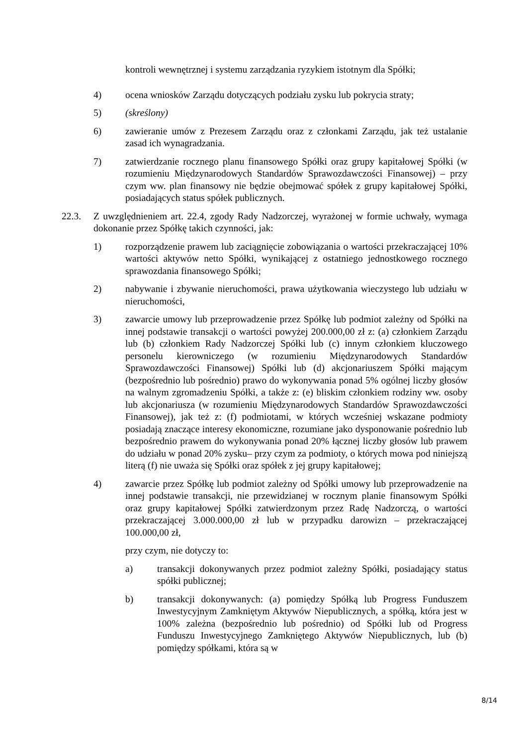kontroli wewnętrznej i systemu zarządzania ryzykiem istotnym dla Spółki;
4) ocena wniosków Zarządu dotyczących podziału zysku lub pokrycia straty;
5) (skreślony)
6) zawieranie umów z Prezesem Zarządu oraz z członkami Zarządu, jak też ustalanie zasad ich wynagradzania.
7) zatwierdzanie rocznego planu finansowego Spółki oraz grupy kapitałowej Spółki (w rozumieniu Międzynarodowych Standardów Sprawozdawczości Finansowej) – przy czym ww. plan finansowy nie będzie obejmować spółek z grupy kapitałowej Spółki, posiadających status spółek publicznych.
22.3. Z uwzględnieniem art. 22.4, zgody Rady Nadzorczej, wyrażonej w formie uchwały, wymaga dokonanie przez Spółkę takich czynności, jak:
1) rozporządzenie prawem lub zaciągnięcie zobowiązania o wartości przekraczającej 10% wartości aktywów netto Spółki, wynikającej z ostatniego jednostkowego rocznego sprawozdania finansowego Spółki;
2) nabywanie i zbywanie nieruchomości, prawa użytkowania wieczystego lub udziału w nieruchomości,
3) zawarcie umowy lub przeprowadzenie przez Spółkę lub podmiot zależny od Spółki na innej podstawie transakcji o wartości powyżej 200.000,00 zł z: (a) członkiem Zarządu lub (b) członkiem Rady Nadzorczej Spółki lub (c) innym członkiem kluczowego personelu kierowniczego (w rozumieniu Międzynarodowych Standardów Sprawozdawczości Finansowej) Spółki lub (d) akcjonariuszem Spółki mającym (bezpośrednio lub pośrednio) prawo do wykonywania ponad 5% ogólnej liczby głosów na walnym zgromadzeniu Spółki, a także z: (e) bliskim członkiem rodziny ww. osoby lub akcjonariusza (w rozumieniu Międzynarodowych Standardów Sprawozdawczości Finansowej), jak też z: (f) podmiotami, w których wcześniej wskazane podmioty posiadają znaczące interesy ekonomiczne, rozumiane jako dysponowanie pośrednio lub bezpośrednio prawem do wykonywania ponad 20% łącznej liczby głosów lub prawem do udziału w ponad 20% zysku– przy czym za podmioty, o których mowa pod niniejszą literą (f) nie uważa się Spółki oraz spółek z jej grupy kapitałowej;
4) zawarcie przez Spółkę lub podmiot zależny od Spółki umowy lub przeprowadzenie na innej podstawie transakcji, nie przewidzianej w rocznym planie finansowym Spółki oraz grupy kapitałowej Spółki zatwierdzonym przez Radę Nadzorczą, o wartości przekraczającej 3.000.000,00 zł lub w przypadku darowizn – przekraczającej 100.000,00 zł,
przy czym, nie dotyczy to:
a) transakcji dokonywanych przez podmiot zależny Spółki, posiadający status spółki publicznej;
b) transakcji dokonywanych: (a) pomiędzy Spółką lub Progress Funduszem Inwestycyjnym Zamkniętym Aktywów Niepublicznych, a spółką, która jest w 100% zależna (bezpośrednio lub pośrednio) od Spółki lub od Progress Funduszu Inwestycyjnego Zamkniętego Aktywów Niepublicznych, lub (b) pomiędzy spółkami, która są w
8/14